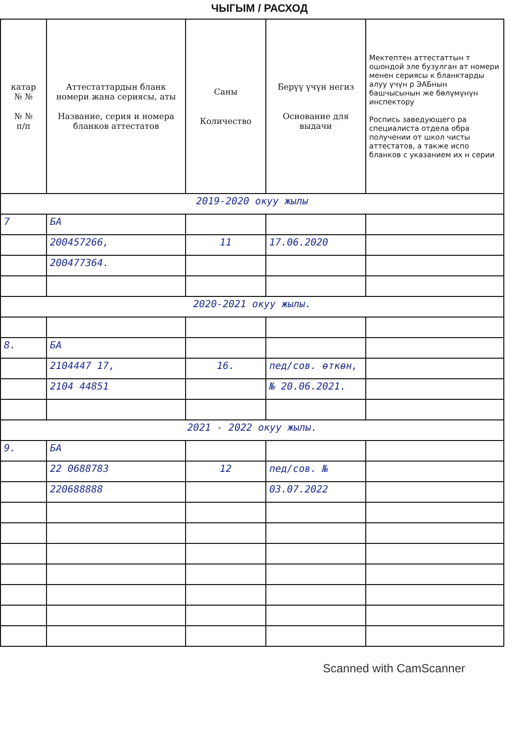ЧЫГЫМ / РАСХОД
| катар № № № № п/п | Аттестаттардын бланк номери жана сериясы, аты Название, серия и номера бланков аттестатов | Саны Количество | Берүү үчүн негиз Основание для выдачи | Мектептен аттестаттын т ошондой эле бузулган ат номери менен сериясы к бланктарды алуу үчүн р ЭАБнын башчысынын же бөлүмүнүн инспектору Роспись заведующего ра специалиста отдела обра получении от школ чисты аттестатов, а также испо бланков с указанием их н серии |
| --- | --- | --- | --- | --- |
| 2019-2020 окуу жылы | | | | |
| 7 | БА | | | |
| | 200457266, | 11 | 17.06.2020 | |
| | 200477364. | | | |
| 2020-2021 окуу жылы. | | | | |
| 8. | БА | | | |
| | 2104447 17, | 16. | пед/сов. өткөн, | |
| | 2104 44851 | | № 20.06.2021. | |
| 2021 - 2022 окуу жылы. | | | | |
| 9. | БА | | | |
| | 22 0688783 | 12 | пед/сов. № | |
| | 220688888 | | 03.07.2022 | |
Scanned with CamScanner